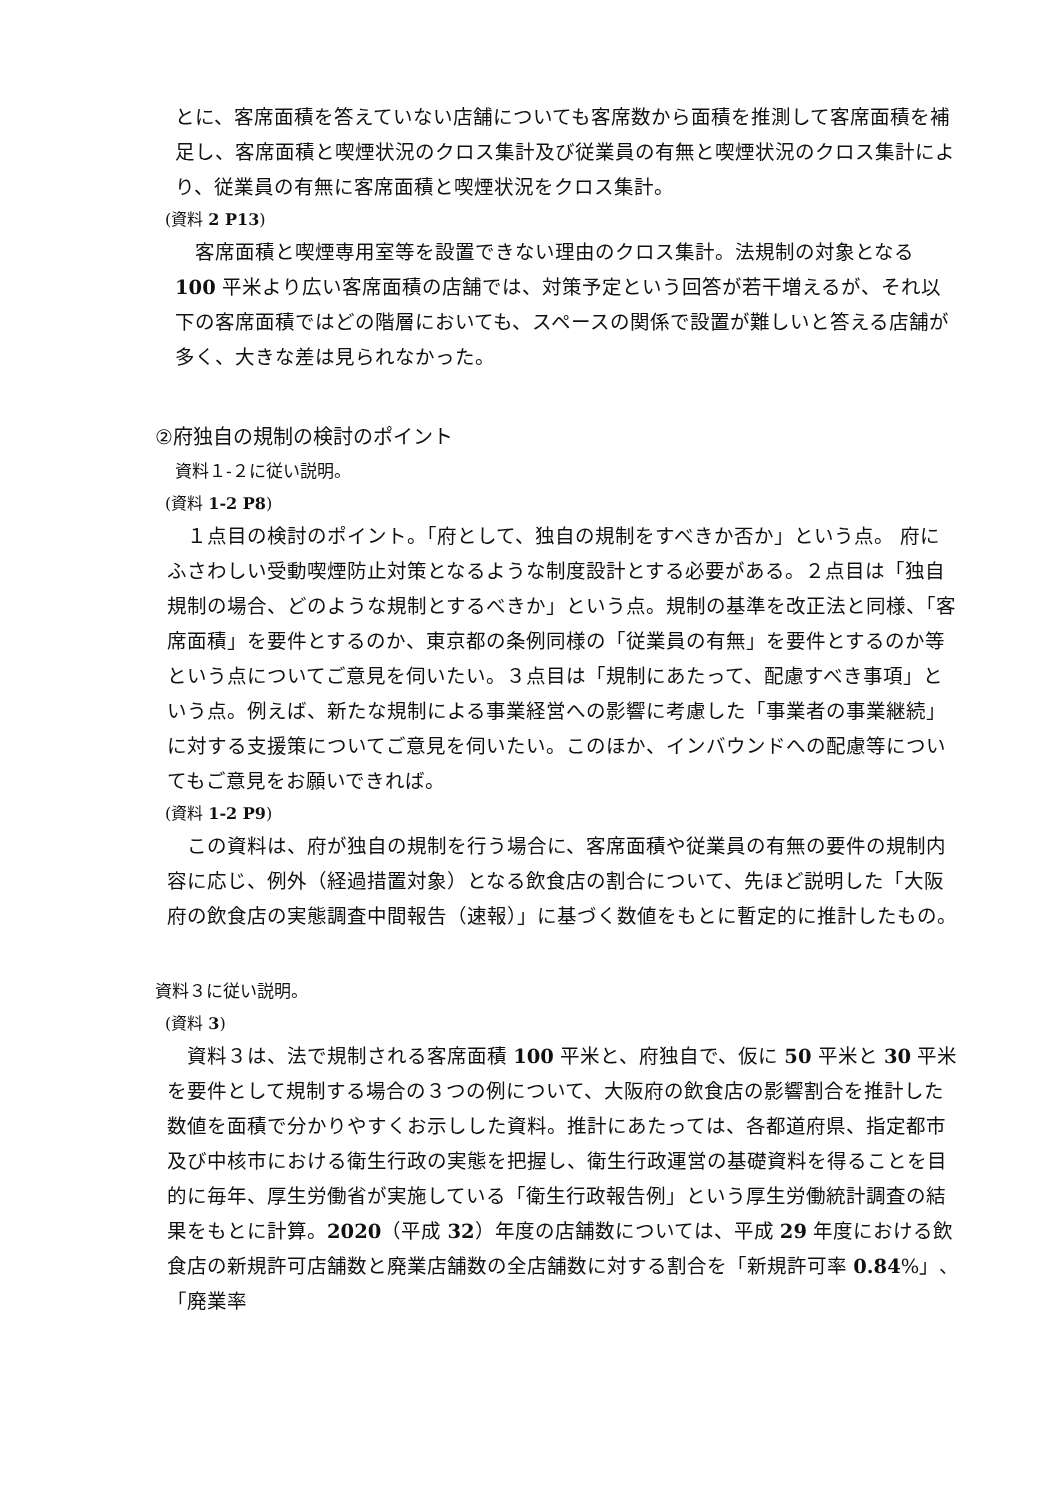とに、客席面積を答えていない店舗についても客席数から面積を推測して客席面積を補足し、客席面積と喫煙状況のクロス集計及び従業員の有無と喫煙状況のクロス集計により、従業員の有無に客席面積と喫煙状況をクロス集計。
(資料 2 P13)
　客席面積と喫煙専用室等を設置できない理由のクロス集計。法規制の対象となる 100 平米より広い客席面積の店舗では、対策予定という回答が若干増えるが、それ以下の客席面積ではどの階層においても、スペースの関係で設置が難しいと答える店舗が多く、大きな差は見られなかった。
②府独自の規制の検討のポイント
資料１-２に従い説明。
(資料 1-2 P8)
　１点目の検討のポイント。「府として、独自の規制をすべきか否か」という点。 府にふさわしい受動喫煙防止対策となるような制度設計とする必要がある。２点目は「独自規制の場合、どのような規制とするべきか」という点。規制の基準を改正法と同様、「客席面積」を要件とするのか、東京都の条例同様の「従業員の有無」を要件とするのか等という点についてご意見を伺いたい。３点目は「規制にあたって、配慮すべき事項」という点。例えば、新たな規制による事業経営への影響に考慮した「事業者の事業継続」に対する支援策についてご意見を伺いたい。このほか、インバウンドへの配慮等についてもご意見をお願いできれば。
(資料 1-2 P9)
　この資料は、府が独自の規制を行う場合に、客席面積や従業員の有無の要件の規制内容に応じ、例外（経過措置対象）となる飲食店の割合について、先ほど説明した「大阪府の飲食店の実態調査中間報告（速報）」に基づく数値をもとに暫定的に推計したもの。
資料３に従い説明。
(資料 3)
　資料３は、法で規制される客席面積 100 平米と、府独自で、仮に 50 平米と 30 平米を要件として規制する場合の３つの例について、大阪府の飲食店の影響割合を推計した数値を面積で分かりやすくお示しした資料。推計にあたっては、各都道府県、指定都市及び中核市における衛生行政の実態を把握し、衛生行政運営の基礎資料を得ることを目的に毎年、厚生労働省が実施している「衛生行政報告例」という厚生労働統計調査の結果をもとに計算。2020（平成 32）年度の店舗数については、平成 29 年度における飲食店の新規許可店舗数と廃業店舗数の全店舗数に対する割合を「新規許可率 0.84%」、「廃業率